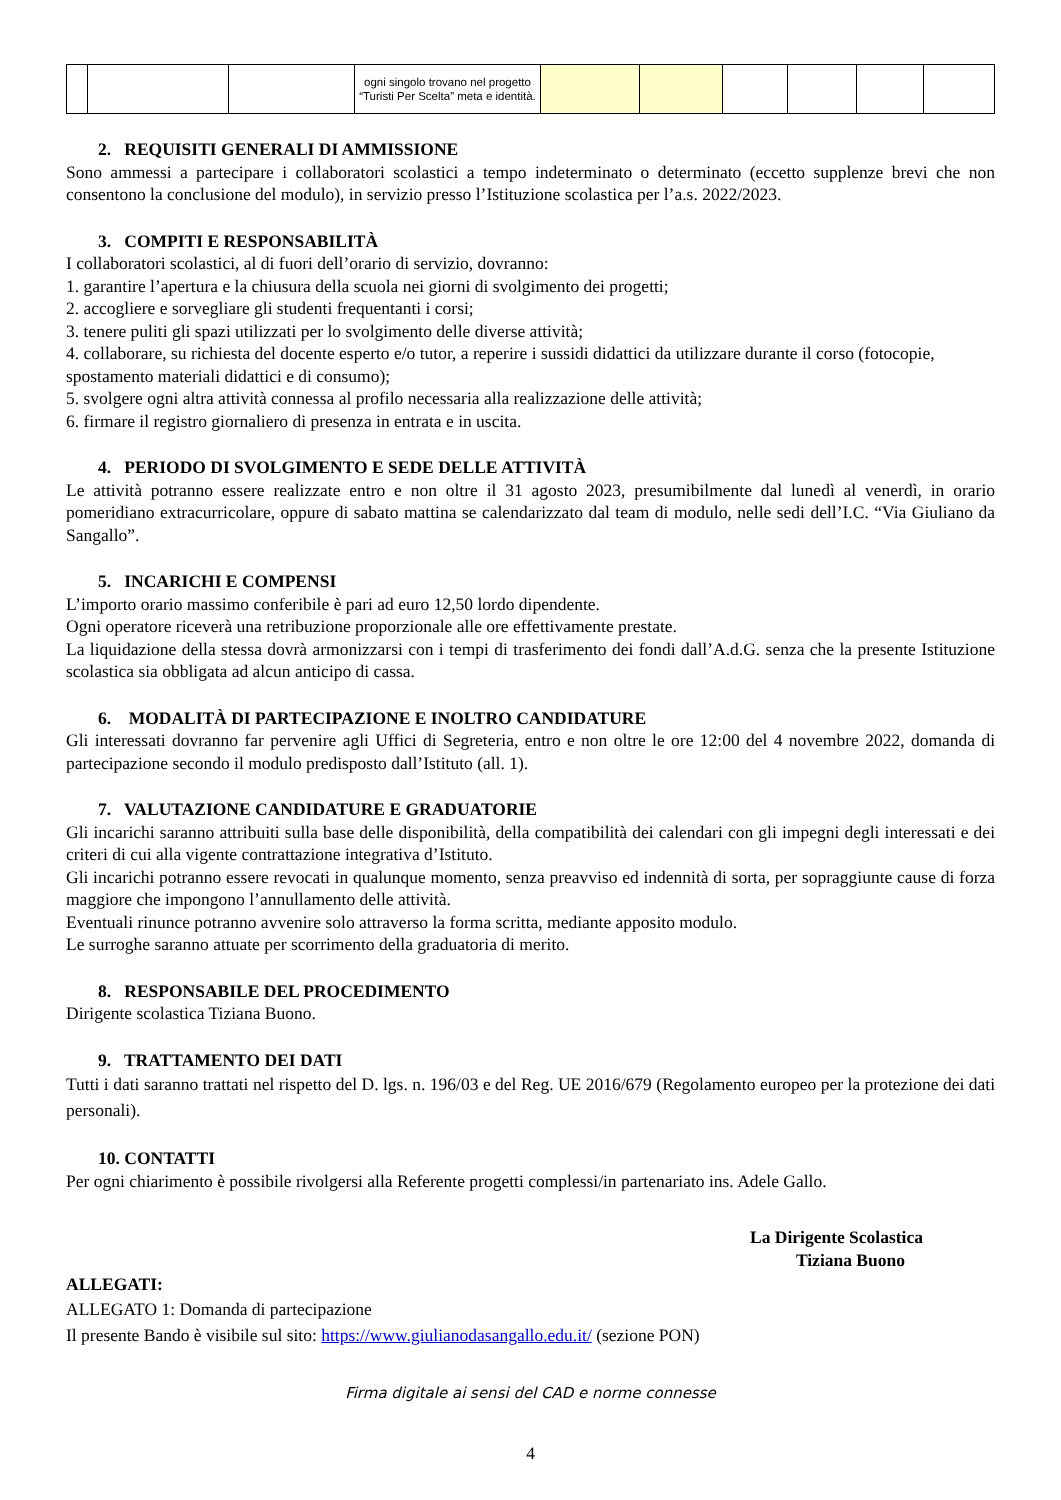| | | | ogni singolo trovano nel progetto “Turisti Per Scelta” meta e identità. | | | | | | |
2. REQUISITI GENERALI DI AMMISSIONE
Sono ammessi a partecipare i collaboratori scolastici a tempo indeterminato o determinato (eccetto supplenze brevi che non consentono la conclusione del modulo), in servizio presso l’Istituzione scolastica per l’a.s. 2022/2023.
3. COMPITI E RESPONSABILITÀ
I collaboratori scolastici, al di fuori dell’orario di servizio, dovranno:
1. garantire l’apertura e la chiusura della scuola nei giorni di svolgimento dei progetti;
2. accogliere e sorvegliare gli studenti frequentanti i corsi;
3. tenere puliti gli spazi utilizzati per lo svolgimento delle diverse attività;
4. collaborare, su richiesta del docente esperto e/o tutor, a reperire i sussidi didattici da utilizzare durante il corso (fotocopie, spostamento materiali didattici e di consumo);
5. svolgere ogni altra attività connessa al profilo necessaria alla realizzazione delle attività;
6. firmare il registro giornaliero di presenza in entrata e in uscita.
4. PERIODO DI SVOLGIMENTO E SEDE DELLE ATTIVITÀ
Le attività potranno essere realizzate entro e non oltre il 31 agosto 2023, presumibilmente dal lunedì al venerdì, in orario pomeridiano extracurricolare, oppure di sabato mattina se calendarizzato dal team di modulo, nelle sedi dell’I.C. “Via Giuliano da Sangallo”.
5. INCARICHI E COMPENSI
L’importo orario massimo conferibile è pari ad euro 12,50 lordo dipendente.
Ogni operatore riceverà una retribuzione proporzionale alle ore effettivamente prestate.
La liquidazione della stessa dovrà armonizzarsi con i tempi di trasferimento dei fondi dall’A.d.G. senza che la presente Istituzione scolastica sia obbligata ad alcun anticipo di cassa.
6. MODALITÀ DI PARTECIPAZIONE E INOLTRO CANDIDATURE
Gli interessati dovranno far pervenire agli Uffici di Segreteria, entro e non oltre le ore 12:00 del 4 novembre 2022, domanda di partecipazione secondo il modulo predisposto dall’Istituto (all. 1).
7. VALUTAZIONE CANDIDATURE E GRADUATORIE
Gli incarichi saranno attribuiti sulla base delle disponibilità, della compatibilità dei calendari con gli impegni degli interessati e dei criteri di cui alla vigente contrattazione integrativa d’Istituto.
Gli incarichi potranno essere revocati in qualunque momento, senza preavviso ed indennità di sorta, per sopraggiunte cause di forza maggiore che impongono l’annullamento delle attività.
Eventuali rinunce potranno avvenire solo attraverso la forma scritta, mediante apposito modulo.
Le surroghe saranno attuate per scorrimento della graduatoria di merito.
8. RESPONSABILE DEL PROCEDIMENTO
Dirigente scolastica Tiziana Buono.
9. TRATTAMENTO DEI DATI
Tutti i dati saranno trattati nel rispetto del D. lgs. n. 196/03 e del Reg. UE 2016/679 (Regolamento europeo per la protezione dei dati personali).
10. CONTATTI
Per ogni chiarimento è possibile rivolgersi alla Referente progetti complessi/in partenariato ins. Adele Gallo.
La Dirigente Scolastica
Tiziana Buono
ALLEGATI:
ALLEGATO 1: Domanda di partecipazione
Il presente Bando è visibile sul sito: https://www.giulianodasangallo.edu.it/ (sezione PON)
Firma digitale ai sensi del CAD e norme connesse
4